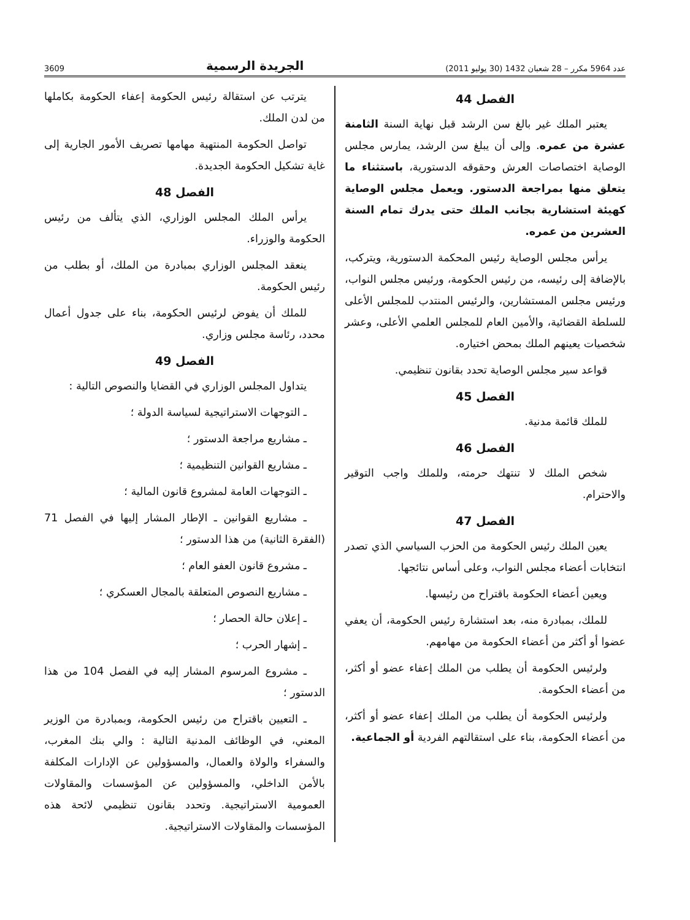عدد 5964 مكرر – 28 شعبان 1432 (30 يوليو 2011) الجريدة الرسمية 3609
الفصل 44
يعتبر الملك غير بالغ سن الرشد قبل نهاية السنة الثامنة عشرة من عمره. وإلى أن يبلغ سن الرشد، يمارس مجلس الوصاية اختصاصات العرش وحقوقه الدستورية، باستثناء ما يتعلق منها بمراجعة الدستور. ويعمل مجلس الوصاية كهيئة استشارية بجانب الملك حتى يدرك تمام السنة العشرين من عمره.
يرأس مجلس الوصاية رئيس المحكمة الدستورية، ويتركب، بالإضافة إلى رئيسه، من رئيس الحكومة، ورئيس مجلس النواب، ورئيس مجلس المستشارين، والرئيس المنتدب للمجلس الأعلى للسلطة القضائية، والأمين العام للمجلس العلمي الأعلى، وعشر شخصيات يعينهم الملك بمحض اختياره.
قواعد سير مجلس الوصاية تحدد بقانون تنظيمي.
الفصل 45
للملك قائمة مدنية.
الفصل 46
شخص الملك لا تنتهك حرمته، وللملك واجب التوقير والاحترام.
الفصل 47
يعين الملك رئيس الحكومة من الحزب السياسي الذي تصدر انتخابات أعضاء مجلس النواب، وعلى أساس نتائجها.
ويعين أعضاء الحكومة باقتراح من رئيسها.
للملك، بمبادرة منه، بعد استشارة رئيس الحكومة، أن يعفي عضوا أو أكثر من أعضاء الحكومة من مهامهم.
ولرئيس الحكومة أن يطلب من الملك إعفاء عضو أو أكثر، من أعضاء الحكومة.
ولرئيس الحكومة أن يطلب من الملك إعفاء عضو أو أكثر، من أعضاء الحكومة، بناء على استقالتهم الفردية أو الجماعية.
يترتب عن استقالة رئيس الحكومة إعفاء الحكومة بكاملها من لدن الملك.
تواصل الحكومة المنتهية مهامها تصريف الأمور الجارية إلى غاية تشكيل الحكومة الجديدة.
الفصل 48
يرأس الملك المجلس الوزاري، الذي يتألف من رئيس الحكومة والوزراء.
ينعقد المجلس الوزاري بمبادرة من الملك، أو بطلب من رئيس الحكومة.
للملك أن يفوض لرئيس الحكومة، بناء على جدول أعمال محدد، رئاسة مجلس وزاري.
الفصل 49
يتداول المجلس الوزاري في القضايا والنصوص التالية :
ـ التوجهات الاستراتيجية لسياسة الدولة ؛
ـ مشاريع مراجعة الدستور ؛
ـ مشاريع القوانين التنظيمية ؛
ـ التوجهات العامة لمشروع قانون المالية ؛
ـ مشاريع القوانين ـ الإطار المشار إليها في الفصل 71 (الفقرة الثانية) من هذا الدستور ؛
ـ مشروع قانون العفو العام ؛
ـ مشاريع النصوص المتعلقة بالمجال العسكري ؛
ـ إعلان حالة الحصار ؛
ـ إشهار الحرب ؛
ـ مشروع المرسوم المشار إليه في الفصل 104 من هذا الدستور ؛
ـ التعيين باقتراح من رئيس الحكومة، وبمبادرة من الوزير المعني، في الوظائف المدنية التالية : والي بنك المغرب، والسفراء والولاة والعمال، والمسؤولين عن الإدارات المكلفة بالأمن الداخلي، والمسؤولين عن المؤسسات والمقاولات العمومية الاستراتيجية. وتحدد بقانون تنظيمي لائحة هذه المؤسسات والمقاولات الاستراتيجية.